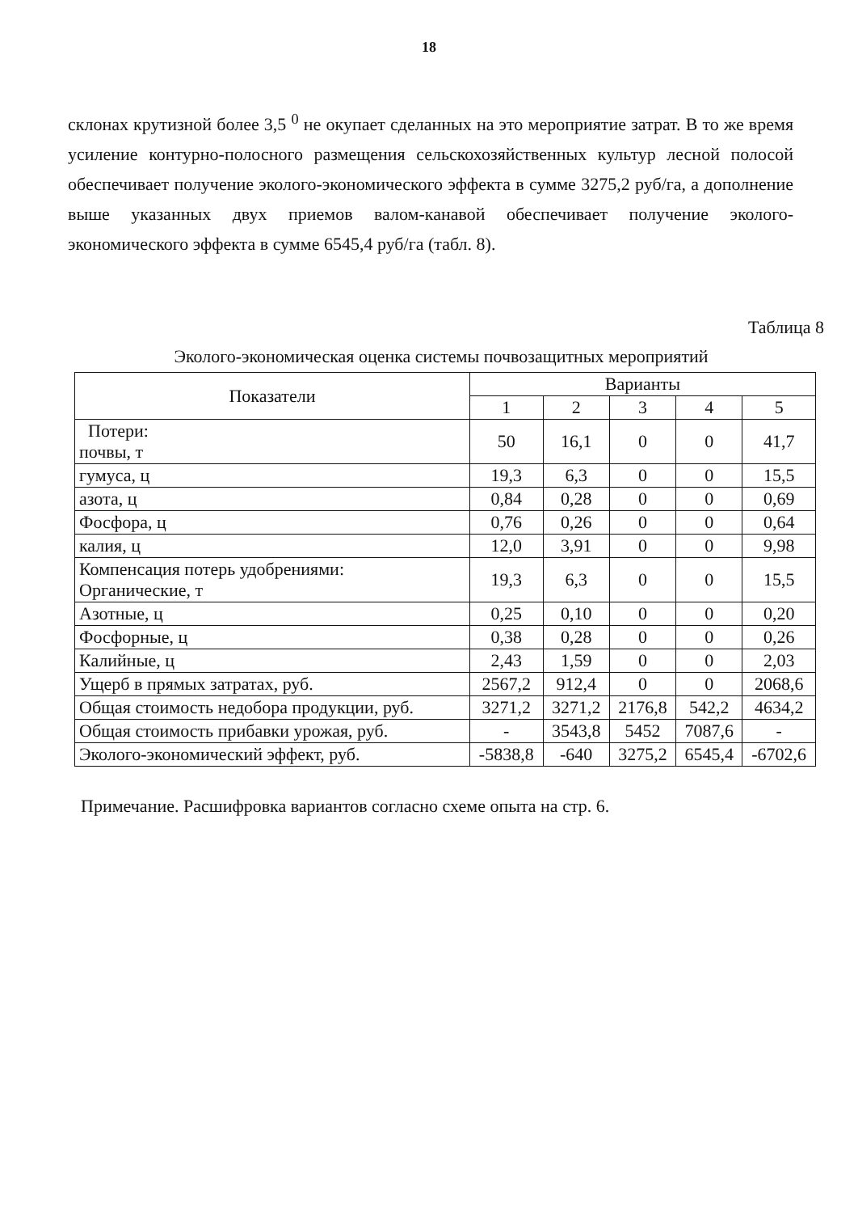18
склонах крутизной более 3,5 <sup>0</sup> не окупает сделанных на это мероприятие затрат. В то же время усиление контурно-полосного размещения сельскохозяйственных культур лесной полосой обеспечивает получение эколого-экономического эффекта в сумме 3275,2 руб/га, а дополнение выше указанных двух приемов валом-канавой обеспечивает получение эколого-экономического эффекта в сумме 6545,4 руб/га (табл. 8).
Таблица 8
Эколого-экономическая оценка системы почвозащитных мероприятий
| Показатели | Варианты | | | | |
| --- | --- | --- | --- | --- | --- |
| | 1 | 2 | 3 | 4 | 5 |
| Потери: почвы, т | 50 | 16,1 | 0 | 0 | 41,7 |
| гумуса, ц | 19,3 | 6,3 | 0 | 0 | 15,5 |
| азота, ц | 0,84 | 0,28 | 0 | 0 | 0,69 |
| Фосфора, ц | 0,76 | 0,26 | 0 | 0 | 0,64 |
| калия, ц | 12,0 | 3,91 | 0 | 0 | 9,98 |
| Компенсация потерь удобрениями: Органические, т | 19,3 | 6,3 | 0 | 0 | 15,5 |
| Азотные, ц | 0,25 | 0,10 | 0 | 0 | 0,20 |
| Фосфорные, ц | 0,38 | 0,28 | 0 | 0 | 0,26 |
| Калийные, ц | 2,43 | 1,59 | 0 | 0 | 2,03 |
| Ущерб в прямых затратах, руб. | 2567,2 | 912,4 | 0 | 0 | 2068,6 |
| Общая стоимость недобора продукции, руб. | 3271,2 | 3271,2 | 2176,8 | 542,2 | 4634,2 |
| Общая стоимость прибавки урожая, руб. | - | 3543,8 | 5452 | 7087,6 | - |
| Эколого-экономический эффект, руб. | -5838,8 | -640 | 3275,2 | 6545,4 | -6702,6 |
Примечание. Расшифровка вариантов согласно схеме опыта на стр. 6.